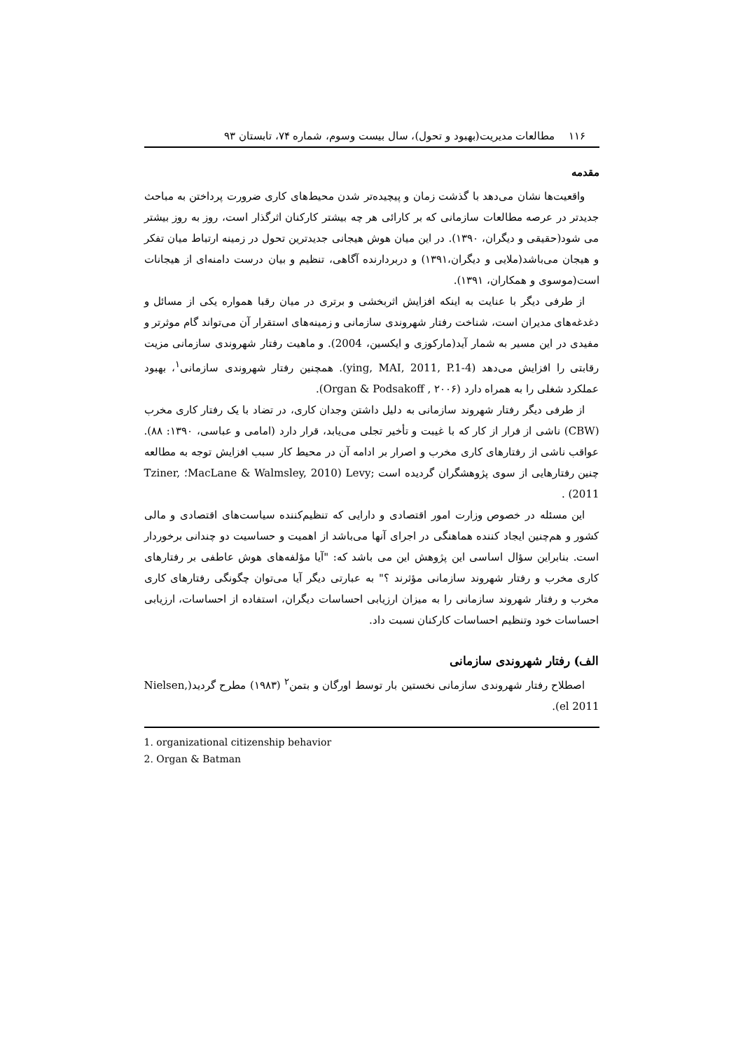۱۱۶ مطالعات مدیریت(بهبود و تحول)، سال بیست وسوم، شماره ۷۴، تابستان ۹۳
مقدمه
واقعیت‌ها نشان می‌دهد با گذشت زمان و پیچیده‌تر شدن محیط‌های کاری ضرورت پرداختن به مباحث جدیدتر در عرصه مطالعات سازمانی که بر کارائی هر چه بیشتر کارکنان اثرگذار است، روز به روز بیشتر می شود(حقیقی و دیگران، ۱۳۹۰). در این میان هوش هیجانی جدیدترین تحول در زمینه ارتباط میان تفکر و هیجان می‌باشد(ملایی و دیگران،۱۳۹۱) و دربردارنده آگاهی، تنظیم و بیان درست دامنه‌ای از هیجانات است(موسوی و همکاران، ۱۳۹۱).
از طرفی دیگر با عنایت به اینکه افزایش اثربخشی و برتری در میان رقبا همواره یکی از مسائل و دغدغه‌های مدیران است، شناخت رفتار شهروندی سازمانی و زمینه‌های استقرار آن می‌تواند گام موثرتر و مفیدی در این مسیر به شمار آید(مارکوزی و ایکسین، 2004). و ماهیت رفتار شهروندی سازمانی مزیت رقابتی را افزایش می‌دهد (ying, MAI, 2011, P.1-4). همچنین رفتار شهروندی سازمانی<sup>۱</sup>، بهبود عملکرد شغلی را به همراه دارد (Organ & Podsakoff , ۲۰۰۶).
از طرفی دیگر رفتار شهروند سازمانی به دلیل داشتن وجدان کاری، در تضاد با یک رفتار کاری مخرب (CBW) ناشی از فرار از کار که با غیبت و تأخیر تجلی می‌یابد، قرار دارد (امامی و عباسی، ۱۳۹۰: ۸۸). عواقب ناشی از رفتارهای کاری مخرب و اصرار بر ادامه آن در محیط کار سبب افزایش توجه به مطالعه چنین رفتارهایی از سوی پژوهشگران گردیده است ;Levy (MacLane & Walmsley, 2010؛ Tziner, 2011) .
این مسئله در خصوص وزارت امور اقتصادی و دارایی که تنظیم‌کننده سیاست‌های اقتصادی و مالی کشور و هم‌چنین ایجاد کننده هماهنگی در اجرای آنها می‌باشد از اهمیت و حساسیت دو چندانی برخوردار است. بنابراین سؤال اساسی این پژوهش این می باشد که: "آیا مؤلفه‌های هوش عاطفی بر رفتارهای کاری مخرب و رفتار شهروند سازمانی مؤثرند ؟" به عبارتی دیگر آیا می‌توان چگونگی رفتارهای کاری مخرب و رفتار شهروند سازمانی را به میزان ارزیابی احساسات دیگران، استفاده از احساسات، ارزیابی احساسات خود وتنظیم احساسات کارکنان نسبت داد.
الف) رفتار شهروندی سازمانی
اصطلاح رفتار شهروندی سازمانی نخستین بار توسط اورگان و بتمن<sup>۲</sup> (۱۹۸۳) مطرح گردید(Nielsen, el 2011).
1. organizational citizenship behavior
2. Organ & Batman